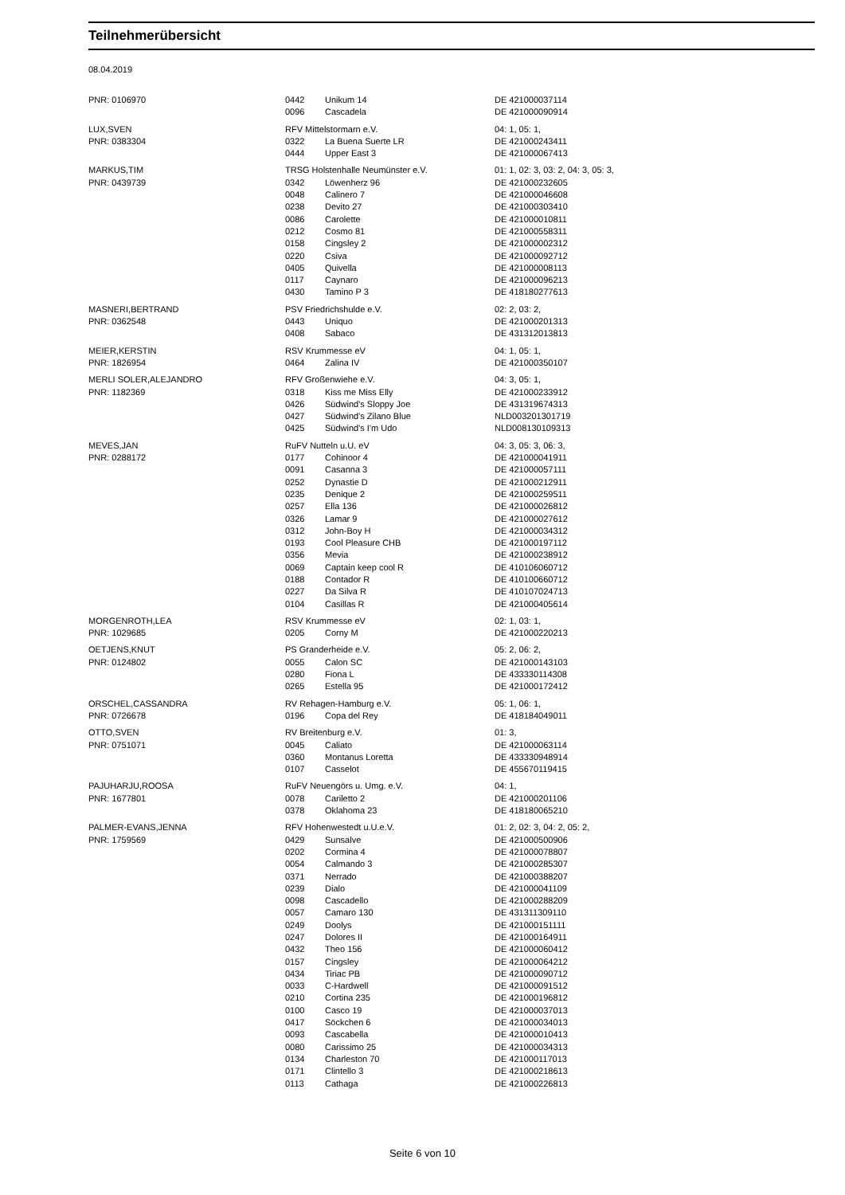Teilnehmerübersicht
08.04.2019
| PNR: 0106970 | 0442 | Unikum 14 | DE 421000037114 |
| | 0096 | Cascadela | DE 421000090914 |
| LUX,SVEN | RFV Mittelstormarn e.V. | | 04: 1, 05: 1, |
| PNR: 0383304 | 0322 | La Buena Suerte LR | DE 421000243411 |
| | 0444 | Upper East 3 | DE 421000067413 |
| MARKUS,TIM | TRSG Holstenhalle Neumünster e.V. | | 01: 1, 02: 3, 03: 2, 04: 3, 05: 3, |
| PNR: 0439739 | 0342 | Löwenherz 96 | DE 421000232605 |
| | 0048 | Calinero 7 | DE 421000046608 |
| | 0238 | Devito 27 | DE 421000303410 |
| | 0086 | Carolette | DE 421000010811 |
| | 0212 | Cosmo 81 | DE 421000558311 |
| | 0158 | Cingsley 2 | DE 421000002312 |
| | 0220 | Csiva | DE 421000092712 |
| | 0405 | Quivella | DE 421000008113 |
| | 0117 | Caynaro | DE 421000096213 |
| | 0430 | Tamino P 3 | DE 418180277613 |
| MASNERI,BERTRAND | PSV Friedrichshulde e.V. | | 02: 2, 03: 2, |
| PNR: 0362548 | 0443 | Uniquo | DE 421000201313 |
| | 0408 | Sabaco | DE 431312013813 |
| MEIER,KERSTIN | RSV Krummesse eV | | 04: 1, 05: 1, |
| PNR: 1826954 | 0464 | Zalina IV | DE 421000350107 |
| MERLI SOLER,ALEJANDRO | RFV Großenwiehe e.V. | | 04: 3, 05: 1, |
| PNR: 1182369 | 0318 | Kiss me Miss Elly | DE 421000233912 |
| | 0426 | Südwind's Sloppy Joe | DE 431319674313 |
| | 0427 | Südwind's Zilano Blue | NLD003201301719 |
| | 0425 | Südwind's I'm Udo | NLD008130109313 |
| MEVES,JAN | RuFV Nutteln u.U. eV | | 04: 3, 05: 3, 06: 3, |
| PNR: 0288172 | 0177 | Cohinoor 4 | DE 421000041911 |
| | 0091 | Casanna 3 | DE 421000057111 |
| | 0252 | Dynastie D | DE 421000212911 |
| | 0235 | Denique 2 | DE 421000259511 |
| | 0257 | Ella 136 | DE 421000026812 |
| | 0326 | Lamar 9 | DE 421000027612 |
| | 0312 | John-Boy H | DE 421000034312 |
| | 0193 | Cool Pleasure CHB | DE 421000197112 |
| | 0356 | Mevia | DE 421000238912 |
| | 0069 | Captain keep cool R | DE 410106060712 |
| | 0188 | Contador R | DE 410100660712 |
| | 0227 | Da Silva R | DE 410107024713 |
| | 0104 | Casillas R | DE 421000405614 |
| MORGENROTH,LEA | RSV Krummesse eV | | 02: 1, 03: 1, |
| PNR: 1029685 | 0205 | Corny M | DE 421000220213 |
| OETJENS,KNUT | PS Granderheide e.V. | | 05: 2, 06: 2, |
| PNR: 0124802 | 0055 | Calon SC | DE 421000143103 |
| | 0280 | Fiona L | DE 433330114308 |
| | 0265 | Estella 95 | DE 421000172412 |
| ORSCHEL,CASSANDRA | RV Rehagen-Hamburg e.V. | | 05: 1, 06: 1, |
| PNR: 0726678 | 0196 | Copa del Rey | DE 418184049011 |
| OTTO,SVEN | RV Breitenburg e.V. | | 01: 3, |
| PNR: 0751071 | 0045 | Caliato | DE 421000063114 |
| | 0360 | Montanus Loretta | DE 433330948914 |
| | 0107 | Casselot | DE 455670119415 |
| PAJUHARJU,ROOSA | RuFV Neuengörs u. Umg. e.V. | | 04: 1, |
| PNR: 1677801 | 0078 | Cariletto 2 | DE 421000201106 |
| | 0378 | Oklahoma 23 | DE 418180065210 |
| PALMER-EVANS,JENNA | RFV Hohenwestedt u.U.e.V. | | 01: 2, 02: 3, 04: 2, 05: 2, |
| PNR: 1759569 | 0429 | Sunsalve | DE 421000500906 |
| | 0202 | Cormina 4 | DE 421000078807 |
| | 0054 | Calmando 3 | DE 421000285307 |
| | 0371 | Nerrado | DE 421000388207 |
| | 0239 | Dialo | DE 421000041109 |
| | 0098 | Cascadello | DE 421000288209 |
| | 0057 | Camaro 130 | DE 431311309110 |
| | 0249 | Doolys | DE 421000151111 |
| | 0247 | Dolores II | DE 421000164911 |
| | 0432 | Theo 156 | DE 421000060412 |
| | 0157 | Cingsley | DE 421000064212 |
| | 0434 | Tiriac PB | DE 421000090712 |
| | 0033 | C-Hardwell | DE 421000091512 |
| | 0210 | Cortina 235 | DE 421000196812 |
| | 0100 | Casco 19 | DE 421000037013 |
| | 0417 | Söckchen 6 | DE 421000034013 |
| | 0093 | Cascabella | DE 421000010413 |
| | 0080 | Carissimo 25 | DE 421000034313 |
| | 0134 | Charleston 70 | DE 421000117013 |
| | 0171 | Clintello 3 | DE 421000218613 |
| | 0113 | Cathaga | DE 421000226813 |
Seite 6 von 10